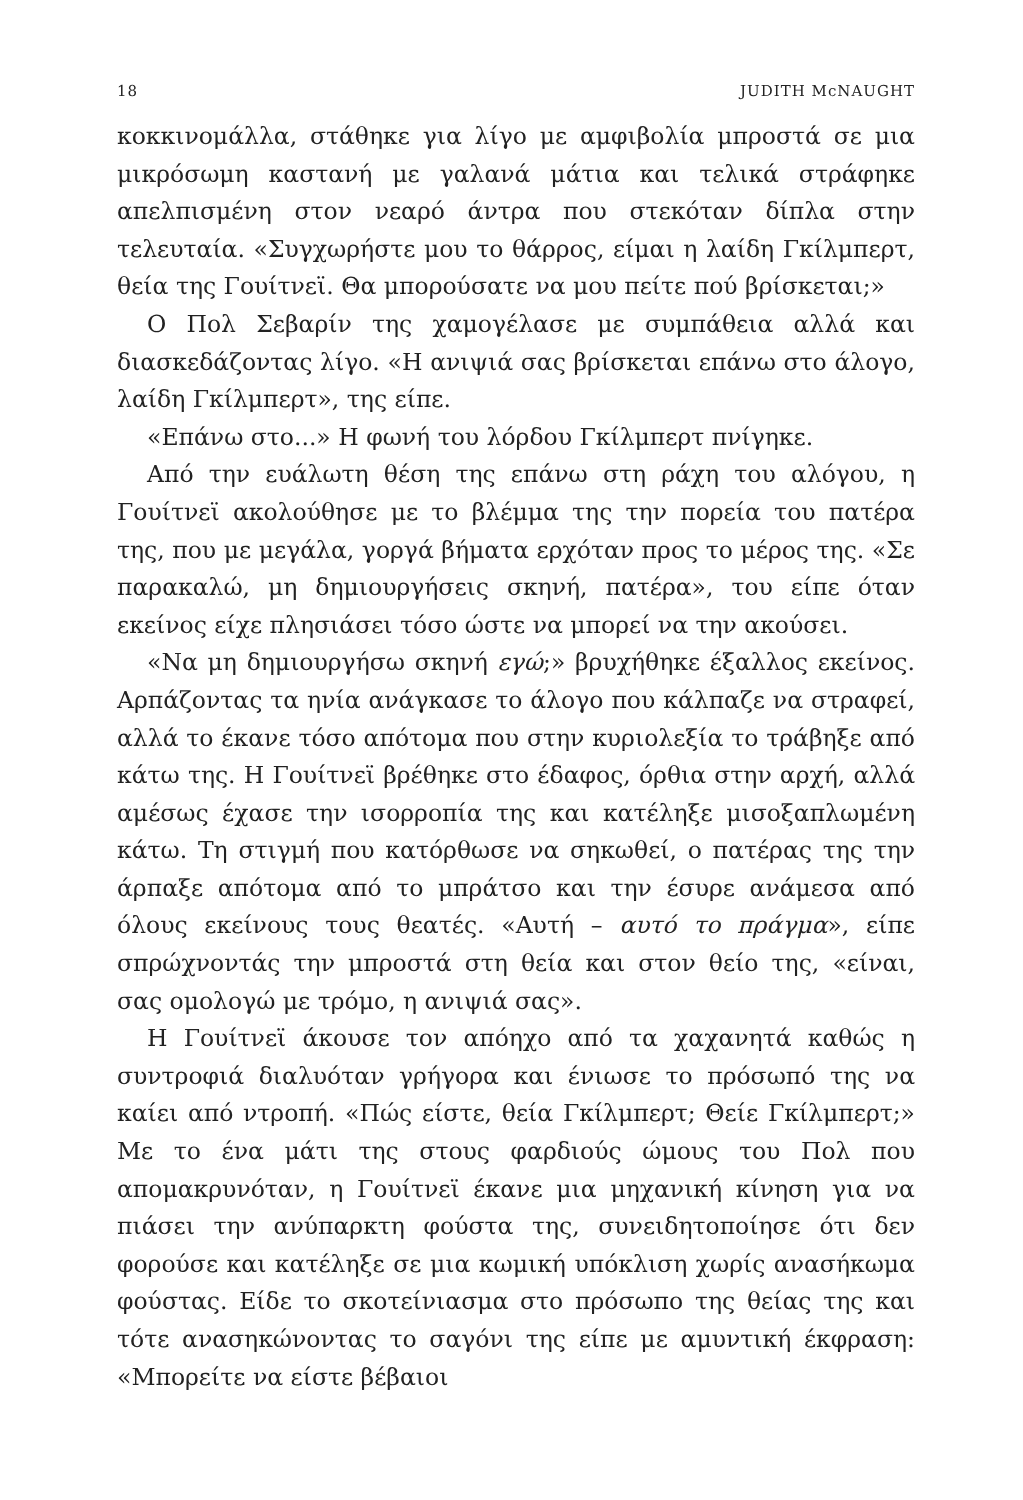18 JUDITH McNAUGHT
κοκκινομάλλα, στάθηκε για λίγο με αμφιβολία μπροστά σε μια μικρόσωμη καστανή με γαλανά μάτια και τελικά στράφηκε απελπισμένη στον νεαρό άντρα που στεκόταν δίπλα στην τελευταία. «Συγχωρήστε μου το θάρρος, είμαι η λαίδη Γκίλμπερτ, θεία της Γουίτνεϊ. Θα μπορούσατε να μου πείτε πού βρίσκεται;»
Ο Πολ Σεβαρίν της χαμογέλασε με συμπάθεια αλλά και διασκεδάζοντας λίγο. «Η ανιψιά σας βρίσκεται επάνω στο άλογο, λαίδη Γκίλμπερτ», της είπε.
«Επάνω στο...» Η φωνή του λόρδου Γκίλμπερτ πνίγηκε.
Από την ευάλωτη θέση της επάνω στη ράχη του αλόγου, η Γουίτνεϊ ακολούθησε με το βλέμμα της την πορεία του πατέρα της, που με μεγάλα, γοργά βήματα ερχόταν προς το μέρος της. «Σε παρακαλώ, μη δημιουργήσεις σκηνή, πατέρα», του είπε όταν εκείνος είχε πλησιάσει τόσο ώστε να μπορεί να την ακούσει.
«Να μη δημιουργήσω σκηνή εγώ;» βρυχήθηκε έξαλλος εκείνος. Αρπάζοντας τα ηνία ανάγκασε το άλογο που κάλπαζε να στραφεί, αλλά το έκανε τόσο απότομα που στην κυριολεξία το τράβηξε από κάτω της. Η Γουίτνεϊ βρέθηκε στο έδαφος, όρθια στην αρχή, αλλά αμέσως έχασε την ισορροπία της και κατέληξε μισοξαπλωμένη κάτω. Τη στιγμή που κατόρθωσε να σηκωθεί, ο πατέρας της την άρπαξε απότομα από το μπράτσο και την έσυρε ανάμεσα από όλους εκείνους τους θεατές. «Αυτή – αυτό το πράγμα», είπε σπρώχνοντάς την μπροστά στη θεία και στον θείο της, «είναι, σας ομολογώ με τρόμο, η ανιψιά σας».
Η Γουίτνεϊ άκουσε τον απόηχο από τα χαχανητά καθώς η συντροφιά διαλυόταν γρήγορα και ένιωσε το πρόσωπό της να καίει από ντροπή. «Πώς είστε, θεία Γκίλμπερτ; Θείε Γκίλμπερτ;» Με το ένα μάτι της στους φαρδιούς ώμους του Πολ που απομακρυνόταν, η Γουίτνεϊ έκανε μια μηχανική κίνηση για να πιάσει την ανύπαρκτη φούστα της, συνειδητοποίησε ότι δεν φορούσε και κατέληξε σε μια κωμική υπόκλιση χωρίς ανασήκωμα φούστας. Είδε το σκοτείνιασμα στο πρόσωπο της θείας της και τότε ανασηκώνοντας το σαγόνι της είπε με αμυντική έκφραση: «Μπορείτε να είστε βέβαιοι